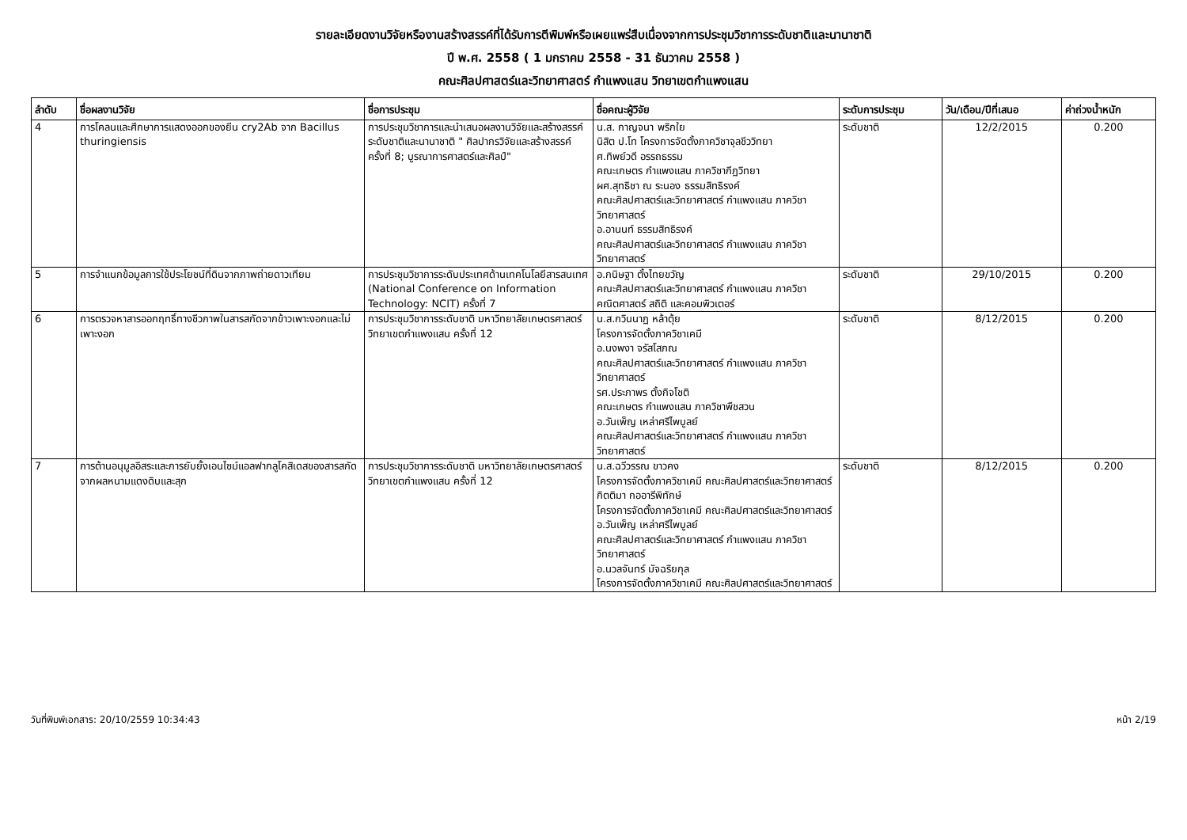รายละเอียดงานวิจัยหรืองานสร้างสรรค์ที่ได้รับการตีพิมพ์หรือเผยแพร่สืบเนื่องจากการประชุมวิชาการระดับชาติและนานาชาติ
ปี พ.ศ. 2558 ( 1 มกราคม 2558 - 31 ธันวาคม 2558 )
คณะศิลปศาสตร์และวิทยาศาสตร์ กำแพงแสน วิทยาเขตกำแพงแสน
| ลำดับ | ชื่อผลงานวิจัย | ชื่อการประชุม | ชื่อคณะผู้วิจัย | ระดับการประชุม | วัน/เดือน/ปีที่เสนอ | ค่าถ่วงน้ำหนัก |
| --- | --- | --- | --- | --- | --- | --- |
| 4 | การโคลนและศึกษาการแสดงออกของยีน cry2Ab จาก Bacillus thuringiensis | การประชุมวิชาการและนำเสนอผลงานวิจัยและสร้างสรรค์ระดับชาติและนานาชาติ " ศิลปากรวิจัยและสร้างสรรค์ ครั้งที่ 8; บูรณาการศาสตร์และศิลป์" | น.ส. กาญจนา พริกใย นิสิต ป.โท โครงการจัดตั้งภาควิชาจุลชีววิทยา ศ.ทิพย์วดี อรรถธรรม คณะเกษตร กำแพงแสน ภาควิชากีฏวิทยา ผศ.สุทธิชา ณ ระนอง ธรรมสิทธิรงค์ คณะศิลปศาสตร์และวิทยาศาสตร์ กำแพงแสน ภาควิชาวิทยาศาสตร์ อ.อานนท์ ธรรมสิทธิรงค์ คณะศิลปศาสตร์และวิทยาศาสตร์ กำแพงแสน ภาควิชาวิทยาศาสตร์ | ระดับชาติ | 12/2/2015 | 0.200 |
| 5 | การจำแนกข้อมูลการใช้ประโยชน์ที่ดินจากภาพถ่ายดาวเทียม | การประชุมวิชาการระดับประเทศด้านเทคโนโลยีสารสนเทศ (National Conference on Information Technology: NCIT) ครั้งที่ 7 | อ.กนิษฐา ตั้งไทยขวัญ คณะศิลปศาสตร์และวิทยาศาสตร์ กำแพงแสน ภาควิชาคณิตศาสตร์ สถิติ และคอมพิวเตอร์ | ระดับชาติ | 29/10/2015 | 0.200 |
| 6 | การตรวจหาสารออกฤทธิ์ทางชีวภาพในสารสกัดจากข้าวเพาะงอกและไม่เพาะงอก | การประชุมวิชาการระดับชาติ มหาวิทยาลัยเกษตรศาสตร์ วิทยาเขตกำแพงแสน ครั้งที่ 12 | น.ส.กวินนาฏ หล้าตุ้ย โครงการจัดตั้งภาควิชาเคมี อ.นงพงา จรัสโสภณ คณะศิลปศาสตร์และวิทยาศาสตร์ กำแพงแสน ภาควิชาวิทยาศาสตร์ รศ.ประภาพร ตั้งกิจโชติ คณะเกษตร กำแพงแสน ภาควิชาพืชสวน อ.วันเพ็ญ เหล่าศรีไพบูลย์ คณะศิลปศาสตร์และวิทยาศาสตร์ กำแพงแสน ภาควิชาวิทยาศาสตร์ | ระดับชาติ | 8/12/2015 | 0.200 |
| 7 | การต้านอนุมูลอิสระและการยับยั้งเอนไซม์แอลฟากลูโคสิเดสของสารสกัดจากผลหนามแดงดิบและสุก | การประชุมวิชาการระดับชาติ มหาวิทยาลัยเกษตรศาสตร์ วิทยาเขตกำแพงแสน ครั้งที่ 12 | น.ส.ฉวีวรรณ ขาวคง โครงการจัดตั้งภาควิชาเคมี คณะศิลปศาสตร์และวิทยาศาสตร์ กิตติมา กออารีพิทักษ์ โครงการจัดตั้งภาควิชาเคมี คณะศิลปศาสตร์และวิทยาศาสตร์ อ.วันเพ็ญ เหล่าศรีไพบูลย์ คณะศิลปศาสตร์และวิทยาศาสตร์ กำแพงแสน ภาควิชาวิทยาศาสตร์ อ.นวลจันทร์ มัจฉริยกุล โครงการจัดตั้งภาควิชาเคมี คณะศิลปศาสตร์และวิทยาศาสตร์ | ระดับชาติ | 8/12/2015 | 0.200 |
วันที่พิมพ์เอกสาร: 20/10/2559 10:34:43 หน้า 2/19